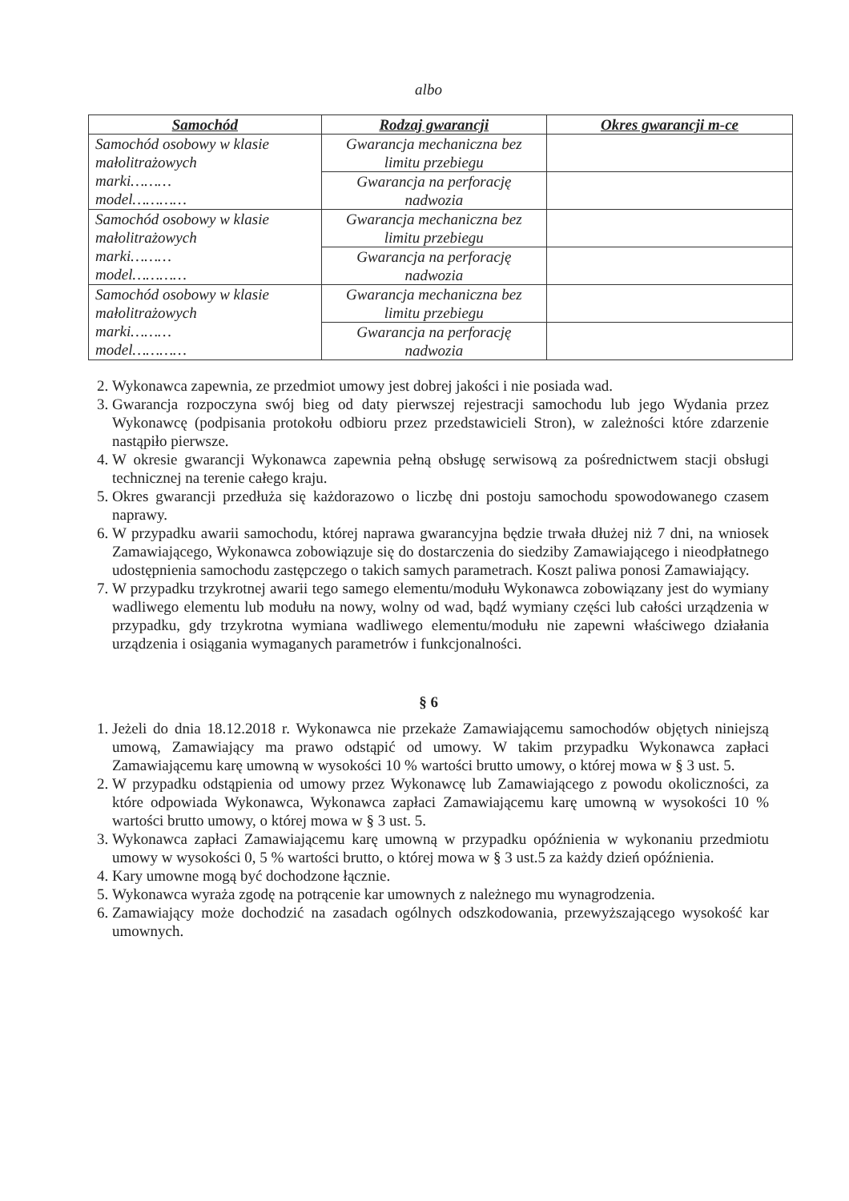albo
| Samochód | Rodzaj gwarancji | Okres gwarancji m-ce |
| --- | --- | --- |
| Samochód osobowy w klasie małolitrażowych marki……… model………… | Gwarancja mechaniczna bez limitu przebiegu | |
| | Gwarancja na perforację nadwozia | |
| Samochód osobowy w klasie małolitrażowych marki……… model………… | Gwarancja mechaniczna bez limitu przebiegu | |
| | Gwarancja na perforację nadwozia | |
| Samochód osobowy w klasie małolitrażowych marki……… model………… | Gwarancja mechaniczna bez limitu przebiegu | |
| | Gwarancja na perforację nadwozia | |
2. Wykonawca zapewnia, ze przedmiot umowy jest dobrej jakości i nie posiada wad.
3. Gwarancja rozpoczyna swój bieg od daty pierwszej rejestracji samochodu lub jego Wydania przez Wykonawcę (podpisania protokołu odbioru przez przedstawicieli Stron), w zależności które zdarzenie nastąpiło pierwsze.
4. W okresie gwarancji Wykonawca zapewnia pełną obsługę serwisową za pośrednictwem stacji obsługi technicznej na terenie całego kraju.
5. Okres gwarancji przedłuża się każdorazowo o liczbę dni postoju samochodu spowodowanego czasem naprawy.
6. W przypadku awarii samochodu, której naprawa gwarancyjna będzie trwała dłużej niż 7 dni, na wniosek Zamawiającego, Wykonawca zobowiązuje się do dostarczenia do siedziby Zamawiającego i nieodpłatnego udostępnienia samochodu zastępczego o takich samych parametrach. Koszt paliwa ponosi Zamawiający.
7. W przypadku trzykrotnej awarii tego samego elementu/modułu Wykonawca zobowiązany jest do wymiany wadliwego elementu lub modułu na nowy, wolny od wad, bądź wymiany części lub całości urządzenia w przypadku, gdy trzykrotna wymiana wadliwego elementu/modułu nie zapewni właściwego działania urządzenia i osiągania wymaganych parametrów i funkcjonalności.
§ 6
1. Jeżeli do dnia 18.12.2018 r. Wykonawca nie przekaże Zamawiającemu samochodów objętych niniejszą umową, Zamawiający ma prawo odstąpić od umowy. W takim przypadku Wykonawca zapłaci Zamawiającemu karę umowną w wysokości 10 % wartości brutto umowy, o której mowa w § 3 ust. 5.
2. W przypadku odstąpienia od umowy przez Wykonawcę lub Zamawiającego z powodu okoliczności, za które odpowiada Wykonawca, Wykonawca zapłaci Zamawiającemu karę umowną w wysokości 10 % wartości brutto umowy, o której mowa w § 3 ust. 5.
3. Wykonawca zapłaci Zamawiającemu karę umowną w przypadku opóźnienia w wykonaniu przedmiotu umowy w wysokości 0, 5 % wartości brutto, o której mowa w § 3 ust.5 za każdy dzień opóźnienia.
4. Kary umowne mogą być dochodzone łącznie.
5. Wykonawca wyraża zgodę na potrącenie kar umownych z należnego mu wynagrodzenia.
6. Zamawiający może dochodzić na zasadach ogólnych odszkodowania, przewyższającego wysokość kar umownych.